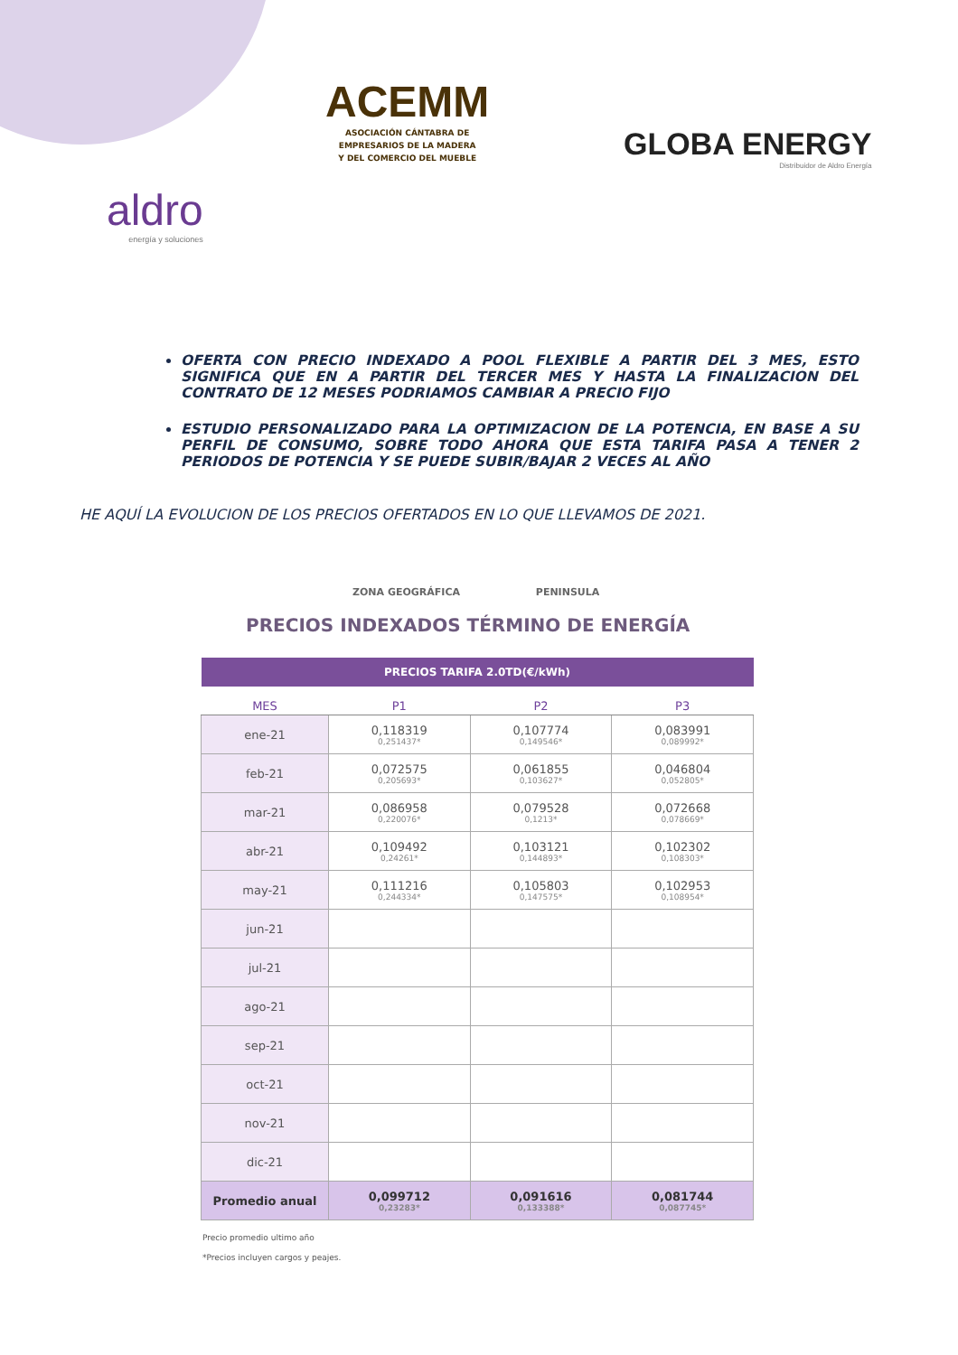ACEMM
ASOCIACIÓN CÁNTABRA DE
EMPRESARIOS DE LA MADERA
Y DEL COMERCIO DEL MUEBLE
GLOBA ENERGY
Distribuidor de Aldro Energía
aldro
energía y soluciones
OFERTA CON PRECIO INDEXADO A POOL FLEXIBLE A PARTIR DEL 3 MES, ESTO SIGNIFICA QUE EN A PARTIR DEL TERCER MES Y HASTA LA FINALIZACION DEL CONTRATO DE 12 MESES PODRIAMOS CAMBIAR A PRECIO FIJO
ESTUDIO PERSONALIZADO PARA LA OPTIMIZACION DE LA POTENCIA, EN BASE A SU PERFIL DE CONSUMO, SOBRE TODO AHORA QUE ESTA TARIFA PASA A TENER 2 PERIODOS DE POTENCIA Y SE PUEDE SUBIR/BAJAR 2 VECES AL AÑO
HE AQUÍ LA EVOLUCION DE LOS PRECIOS OFERTADOS EN LO QUE LLEVAMOS DE 2021.
ZONA GEOGRÁFICA PENINSULA
PRECIOS INDEXADOS TÉRMINO DE ENERGÍA
| PRECIOS TARIFA 2.0TD(€/kWh) | | | |
| --- | --- | --- | --- |
| MES | P1 | P2 | P3 |
| ene-21 | 0,118319 0,251437* | 0,107774 0,149546* | 0,083991 0,089992* |
| feb-21 | 0,072575 0,205693* | 0,061855 0,103627* | 0,046804 0,052805* |
| mar-21 | 0,086958 0,220076* | 0,079528 0,1213* | 0,072668 0,078669* |
| abr-21 | 0,109492 0,24261* | 0,103121 0,144893* | 0,102302 0,108303* |
| may-21 | 0,111216 0,244334* | 0,105803 0,147575* | 0,102953 0,108954* |
| jun-21 | | | |
| jul-21 | | | |
| ago-21 | | | |
| sep-21 | | | |
| oct-21 | | | |
| nov-21 | | | |
| dic-21 | | | |
| Promedio anual | 0,099712 0,23283* | 0,091616 0,133388* | 0,081744 0,087745* |
Precio promedio ultimo año
*Precios incluyen cargos y peajes.